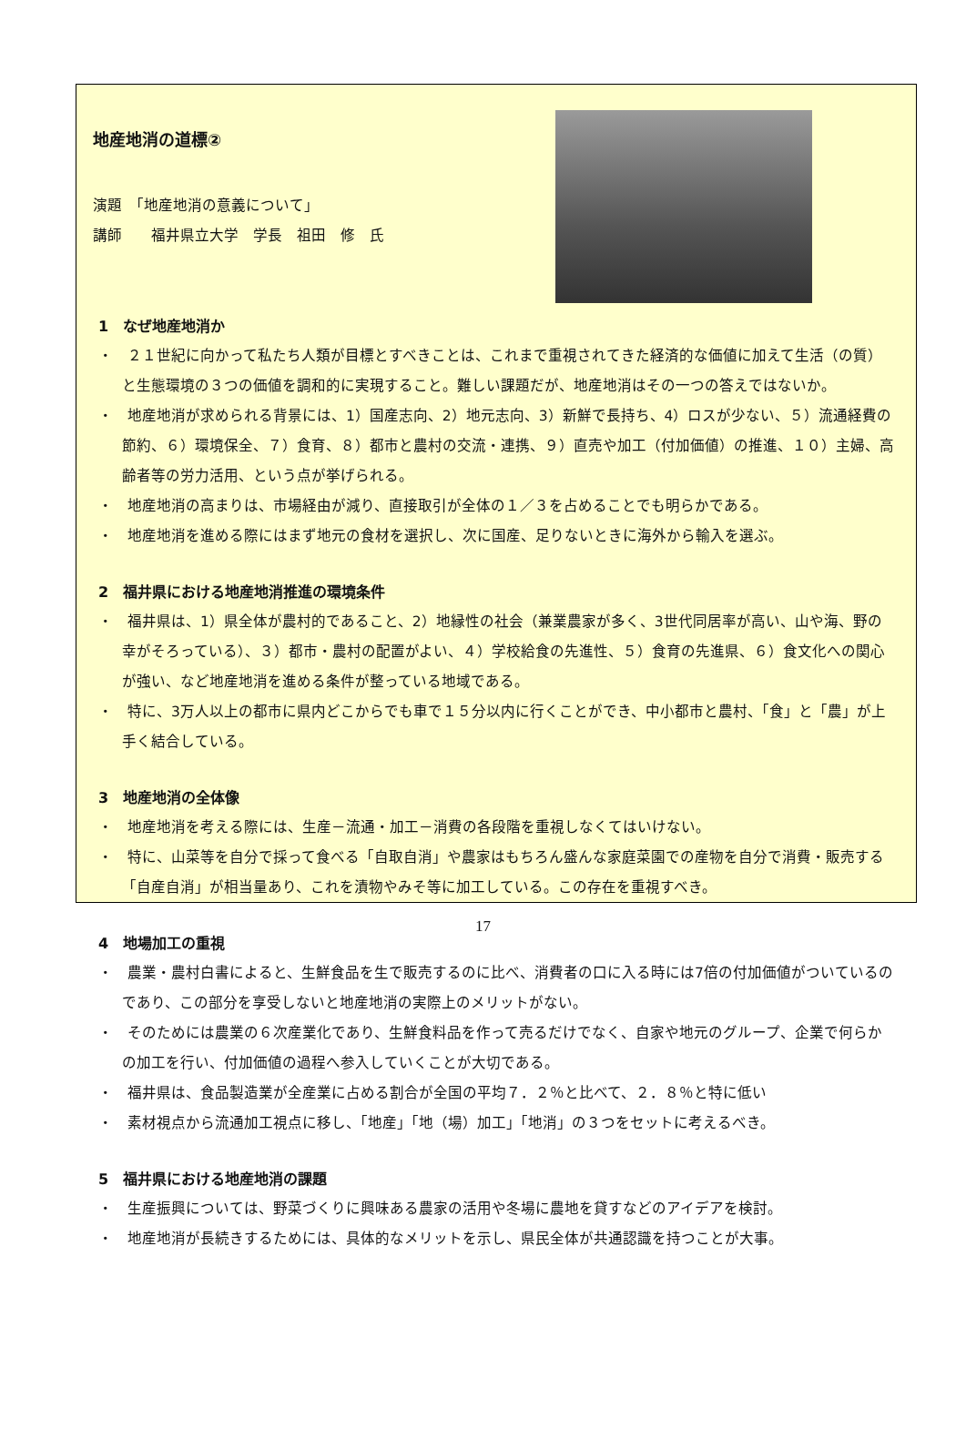地産地消の道標②
演題　「地産地消の意義について」
講師　　福井県立大学　学長　祖田　修　氏
1　なぜ地産地消か
・　２１世紀に向かって私たち人類が目標とすべきことは、これまで重視されてきた経済的な価値に加えて生活（の質）と生態環境の３つの価値を調和的に実現すること。難しい課題だが、地産地消はその一つの答えではないか。
・　地産地消が求められる背景には、1）国産志向、2）地元志向、3）新鮮で長持ち、4）ロスが少ない、５）流通経費の節約、６）環境保全、７）食育、８）都市と農村の交流・連携、９）直売や加工（付加価値）の推進、１０）主婦、高齢者等の労力活用、という点が挙げられる。
・　地産地消の高まりは、市場経由が減り、直接取引が全体の１／３を占めることでも明らかである。
・　地産地消を進める際にはまず地元の食材を選択し、次に国産、足りないときに海外から輸入を選ぶ。
2　福井県における地産地消推進の環境条件
・　福井県は、1）県全体が農村的であること、2）地縁性の社会（兼業農家が多く、3世代同居率が高い、山や海、野の幸がそろっている）、３）都市・農村の配置がよい、４）学校給食の先進性、５）食育の先進県、６）食文化への関心が強い、など地産地消を進める条件が整っている地域である。
・　特に、3万人以上の都市に県内どこからでも車で１５分以内に行くことができ、中小都市と農村、「食」と「農」が上手く結合している。
3　地産地消の全体像
・　地産地消を考える際には、生産－流通・加工－消費の各段階を重視しなくてはいけない。
・　特に、山菜等を自分で採って食べる「自取自消」や農家はもちろん盛んな家庭菜園での産物を自分で消費・販売する「自産自消」が相当量あり、これを漬物やみそ等に加工している。この存在を重視すべき。
4　地場加工の重視
・　農業・農村白書によると、生鮮食品を生で販売するのに比べ、消費者の口に入る時には7倍の付加価値がついているのであり、この部分を享受しないと地産地消の実際上のメリットがない。
・　そのためには農業の６次産業化であり、生鮮食料品を作って売るだけでなく、自家や地元のグループ、企業で何らかの加工を行い、付加価値の過程へ参入していくことが大切である。
・　福井県は、食品製造業が全産業に占める割合が全国の平均７．２％と比べて、２．８％と特に低い
・　素材視点から流通加工視点に移し、「地産」「地（場）加工」「地消」の３つをセットに考えるべき。
5　福井県における地産地消の課題
・　生産振興については、野菜づくりに興味ある農家の活用や冬場に農地を貸すなどのアイデアを検討。
・　地産地消が長続きするためには、具体的なメリットを示し、県民全体が共通認識を持つことが大事。
17